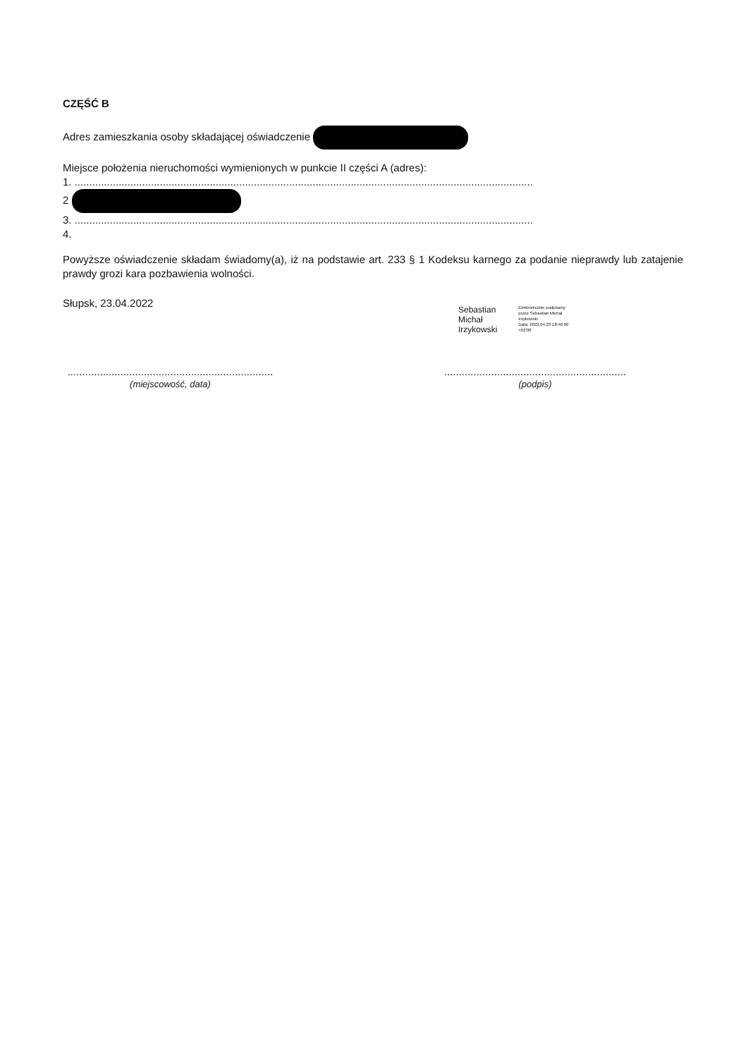CZĘŚĆ B
Adres zamieszkania osoby składającej oświadczenie
Miejsce położenia nieruchomości wymienionych w punkcie II części A (adres):
1. ............................................................................................................................................................
2
3. ............................................................................................................................................................
4.
Powyższe oświadczenie składam świadomy(a), iż na podstawie art. 233 § 1 Kodeksu karnego za podanie nieprawdy lub zatajenie prawdy grozi kara pozbawienia wolności.
Słupsk, 23.04.2022
Sebastian
Michał
Irzykowski
Elektronicznie podpisany
przez Sebastian Michał
Irzykowski
Data: 2022.04.23 18:46:00
+02'00'
......................................................................
(miejscowość, data)
..............................................................
(podpis)